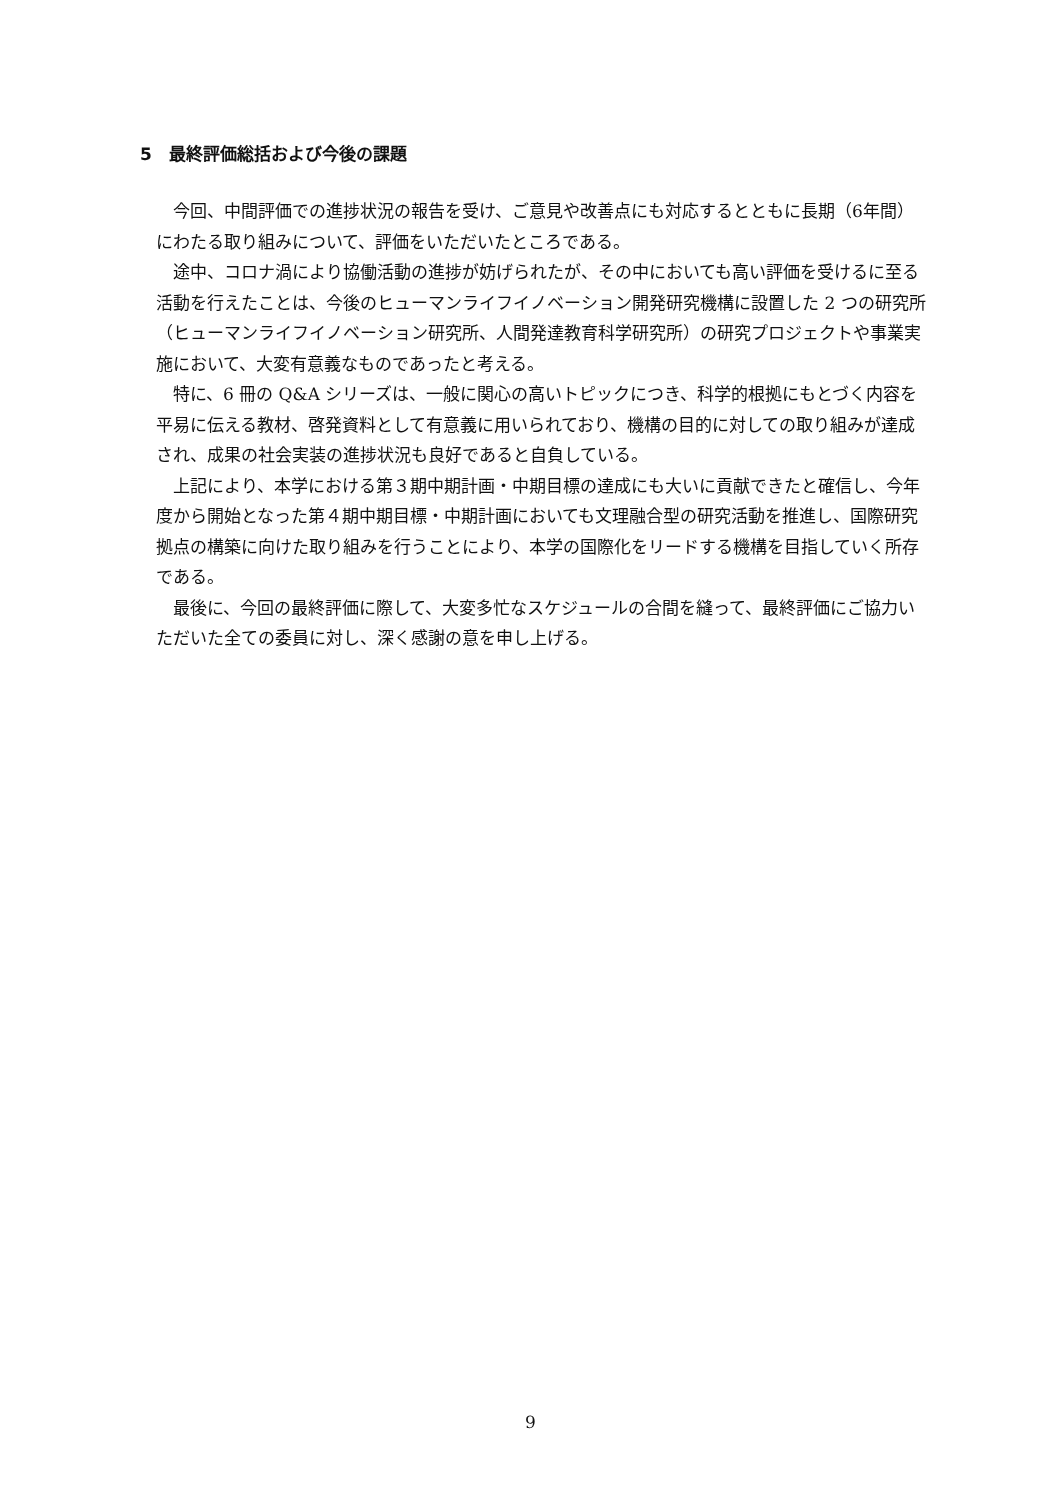5　最終評価総括および今後の課題
今回、中間評価での進捗状況の報告を受け、ご意見や改善点にも対応するとともに長期（6年間）にわたる取り組みについて、評価をいただいたところである。
途中、コロナ渦により協働活動の進捗が妨げられたが、その中においても高い評価を受けるに至る活動を行えたことは、今後のヒューマンライフイノベーション開発研究機構に設置した 2 つの研究所（ヒューマンライフイノベーション研究所、人間発達教育科学研究所）の研究プロジェクトや事業実施において、大変有意義なものであったと考える。
特に、6 冊の Q&A シリーズは、一般に関心の高いトピックにつき、科学的根拠にもとづく内容を平易に伝える教材、啓発資料として有意義に用いられており、機構の目的に対しての取り組みが達成され、成果の社会実装の進捗状況も良好であると自負している。
上記により、本学における第３期中期計画・中期目標の達成にも大いに貢献できたと確信し、今年度から開始となった第４期中期目標・中期計画においても文理融合型の研究活動を推進し、国際研究拠点の構築に向けた取り組みを行うことにより、本学の国際化をリードする機構を目指していく所存である。
最後に、今回の最終評価に際して、大変多忙なスケジュールの合間を縫って、最終評価にご協力いただいた全ての委員に対し、深く感謝の意を申し上げる。
9